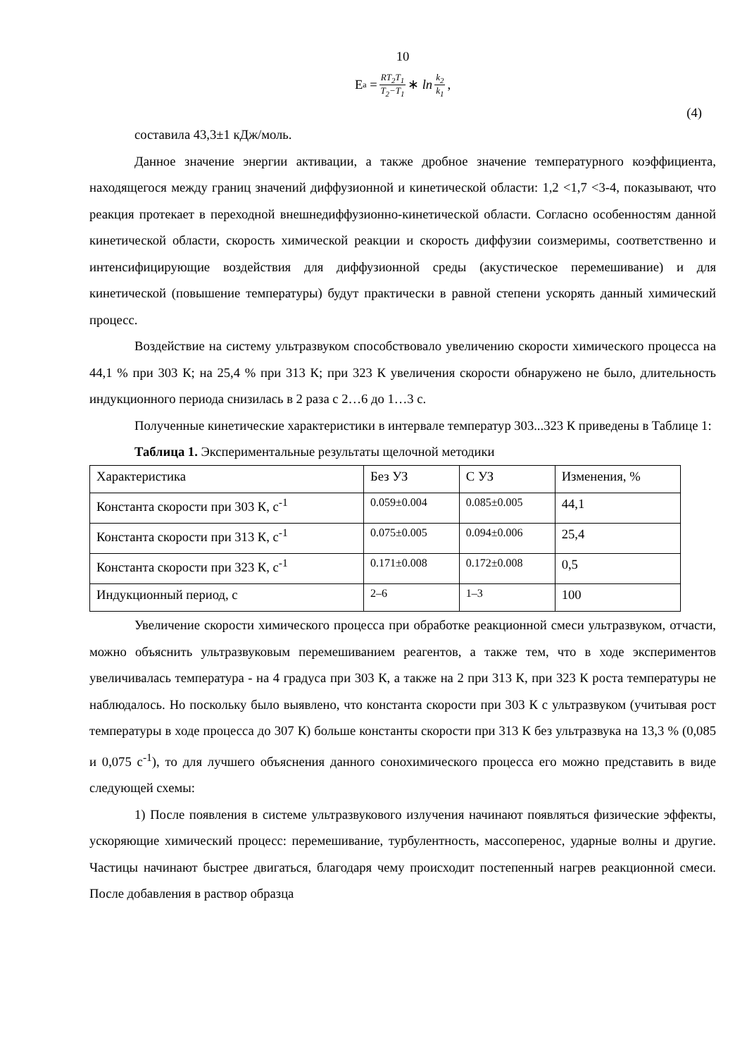10
E<sub>a</sub> = RT<sub>2</sub>T<sub>1</sub> T<sub>2</sub>−T<sub>1</sub> ∗ ln k<sub>2</sub> k<sub>1</sub>,
(4)
составила 43,3±1 кДж/моль.
Данное значение энергии активации, а также дробное значение температурного коэффициента, находящегося между границ значений диффузионной и кинетической области: 1,2 <1,7 <3-4, показывают, что реакция протекает в переходной внешнедиффузионно-кинетической области. Согласно особенностям данной кинетической области, скорость химической реакции и скорость диффузии соизмеримы, соответственно и интенсифицирующие воздействия для диффузионной среды (акустическое перемешивание) и для кинетической (повышение температуры) будут практически в равной степени ускорять данный химический процесс.
Воздействие на систему ультразвуком способствовало увеличению скорости химического процесса на 44,1 % при 303 К; на 25,4 % при 313 К; при 323 К увеличения скорости обнаружено не было, длительность индукционного периода снизилась в 2 раза с 2…6 до 1…3 с.
Полученные кинетические характеристики в интервале температур 303...323 К приведены в Таблице 1:
Таблица 1. Экспериментальные результаты щелочной методики
| Характеристика | Без УЗ | С УЗ | Изменения, % |
| Константа скорости при 303 К, с<sup>-1</sup> | 0.059±0.004 | 0.085±0.005 | 44,1 |
| Константа скорости при 313 К, с<sup>-1</sup> | 0.075±0.005 | 0.094±0.006 | 25,4 |
| Константа скорости при 323 К, с<sup>-1</sup> | 0.171±0.008 | 0.172±0.008 | 0,5 |
| Индукционный период, с | 2–6 | 1–3 | 100 |
Увеличение скорости химического процесса при обработке реакционной смеси ультразвуком, отчасти, можно объяснить ультразвуковым перемешиванием реагентов, а также тем, что в ходе экспериментов увеличивалась температура - на 4 градуса при 303 К, а также на 2 при 313 К, при 323 К роста температуры не наблюдалось. Но поскольку было выявлено, что константа скорости при 303 К с ультразвуком (учитывая рост температуры в ходе процесса до 307 К) больше константы скорости при 313 К без ультразвука на 13,3 % (0,085 и 0,075 с<sup>-1</sup>), то для лучшего объяснения данного сонохимического процесса его можно представить в виде следующей схемы:
1) После появления в системе ультразвукового излучения начинают появляться физические эффекты, ускоряющие химический процесс: перемешивание, турбулентность, массоперенос, ударные волны и другие. Частицы начинают быстрее двигаться, благодаря чему происходит постепенный нагрев реакционной смеси. После добавления в раствор образца